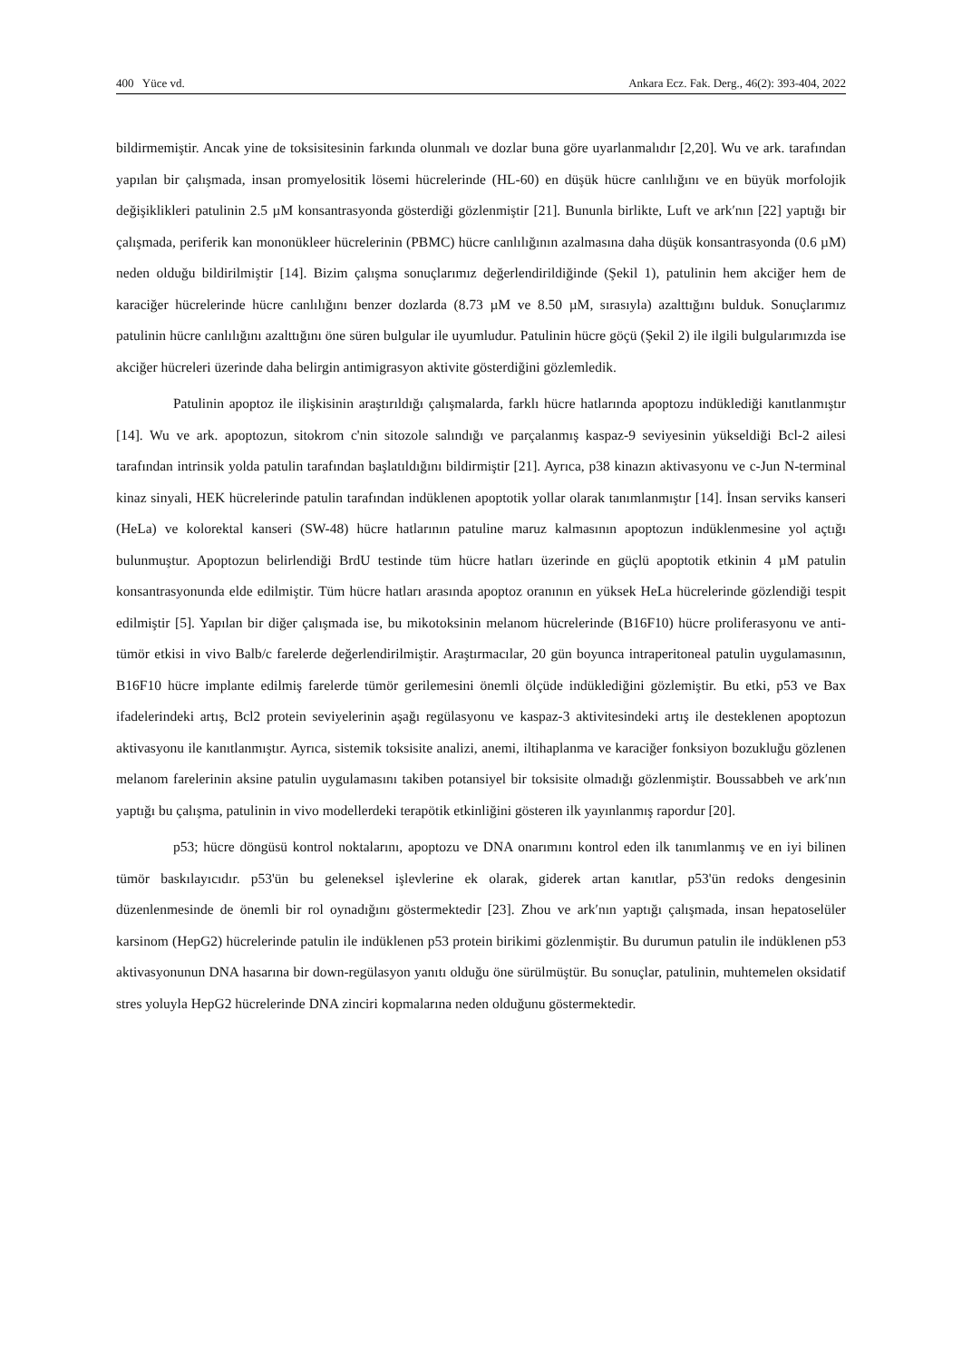400 Yüce vd. Ankara Ecz. Fak. Derg., 46(2): 393-404, 2022
bildirmemiştir. Ancak yine de toksisitesinin farkında olunmalı ve dozlar buna göre uyarlanmalıdır [2,20]. Wu ve ark. tarafından yapılan bir çalışmada, insan promyelositik lösemi hücrelerinde (HL-60) en düşük hücre canlılığını ve en büyük morfolojik değişiklikleri patulinin 2.5 µM konsantrasyonda gösterdiği gözlenmiştir [21]. Bununla birlikte, Luft ve ark′nın [22] yaptığı bir çalışmada, periferik kan mononükleer hücrelerinin (PBMC) hücre canlılığının azalmasına daha düşük konsantrasyonda (0.6 µM) neden olduğu bildirilmiştir [14]. Bizim çalışma sonuçlarımız değerlendirildiğinde (Şekil 1), patulinin hem akciğer hem de karaciğer hücrelerinde hücre canlılığını benzer dozlarda (8.73 µM ve 8.50 µM, sırasıyla) azalttığını bulduk. Sonuçlarımız patulinin hücre canlılığını azalttığını öne süren bulgular ile uyumludur. Patulinin hücre göçü (Şekil 2) ile ilgili bulgularımızda ise akciğer hücreleri üzerinde daha belirgin antimigrasyon aktivite gösterdiğini gözlemledik.
Patulinin apoptoz ile ilişkisinin araştırıldığı çalışmalarda, farklı hücre hatlarında apoptozu indüklediği kanıtlanmıştır [14]. Wu ve ark. apoptozun, sitokrom c'nin sitozole salındığı ve parçalanmış kaspaz-9 seviyesinin yükseldiği Bcl-2 ailesi tarafından intrinsik yolda patulin tarafından başlatıldığını bildirmiştir [21]. Ayrıca, p38 kinazın aktivasyonu ve c-Jun N-terminal kinaz sinyali, HEK hücrelerinde patulin tarafından indüklenen apoptotik yollar olarak tanımlanmıştır [14]. İnsan serviks kanseri (HeLa) ve kolorektal kanseri (SW-48) hücre hatlarının patuline maruz kalmasının apoptozun indüklenmesine yol açtığı bulunmuştur. Apoptozun belirlendiği BrdU testinde tüm hücre hatları üzerinde en güçlü apoptotik etkinin 4 µM patulin konsantrasyonunda elde edilmiştir. Tüm hücre hatları arasında apoptoz oranının en yüksek HeLa hücrelerinde gözlendiği tespit edilmiştir [5]. Yapılan bir diğer çalışmada ise, bu mikotoksinin melanom hücrelerinde (B16F10) hücre proliferasyonu ve anti-tümör etkisi in vivo Balb/c farelerde değerlendirilmiştir. Araştırmacılar, 20 gün boyunca intraperitoneal patulin uygulamasının, B16F10 hücre implante edilmiş farelerde tümör gerilemesini önemli ölçüde indüklediğini gözlemiştir. Bu etki, p53 ve Bax ifadelerindeki artış, Bcl2 protein seviyelerinin aşağı regülasyonu ve kaspaz-3 aktivitesindeki artış ile desteklenen apoptozun aktivasyonu ile kanıtlanmıştır. Ayrıca, sistemik toksisite analizi, anemi, iltihaplanma ve karaciğer fonksiyon bozukluğu gözlenen melanom farelerinin aksine patulin uygulamasını takiben potansiyel bir toksisite olmadığı gözlenmiştir. Boussabbeh ve ark′nın yaptığı bu çalışma, patulinin in vivo modellerdeki terapötik etkinliğini gösteren ilk yayınlanmış rapordur [20].
p53; hücre döngüsü kontrol noktalarını, apoptozu ve DNA onarımını kontrol eden ilk tanımlanmış ve en iyi bilinen tümör baskılayıcıdır. p53'ün bu geleneksel işlevlerine ek olarak, giderek artan kanıtlar, p53'ün redoks dengesinin düzenlenmesinde de önemli bir rol oynadığını göstermektedir [23]. Zhou ve ark′nın yaptığı çalışmada, insan hepatoselüler karsinom (HepG2) hücrelerinde patulin ile indüklenen p53 protein birikimi gözlenmiştir. Bu durumun patulin ile indüklenen p53 aktivasyonunun DNA hasarına bir down-regülasyon yanıtı olduğu öne sürülmüştür. Bu sonuçlar, patulinin, muhtemelen oksidatif stres yoluyla HepG2 hücrelerinde DNA zinciri kopmalarına neden olduğunu göstermektedir.